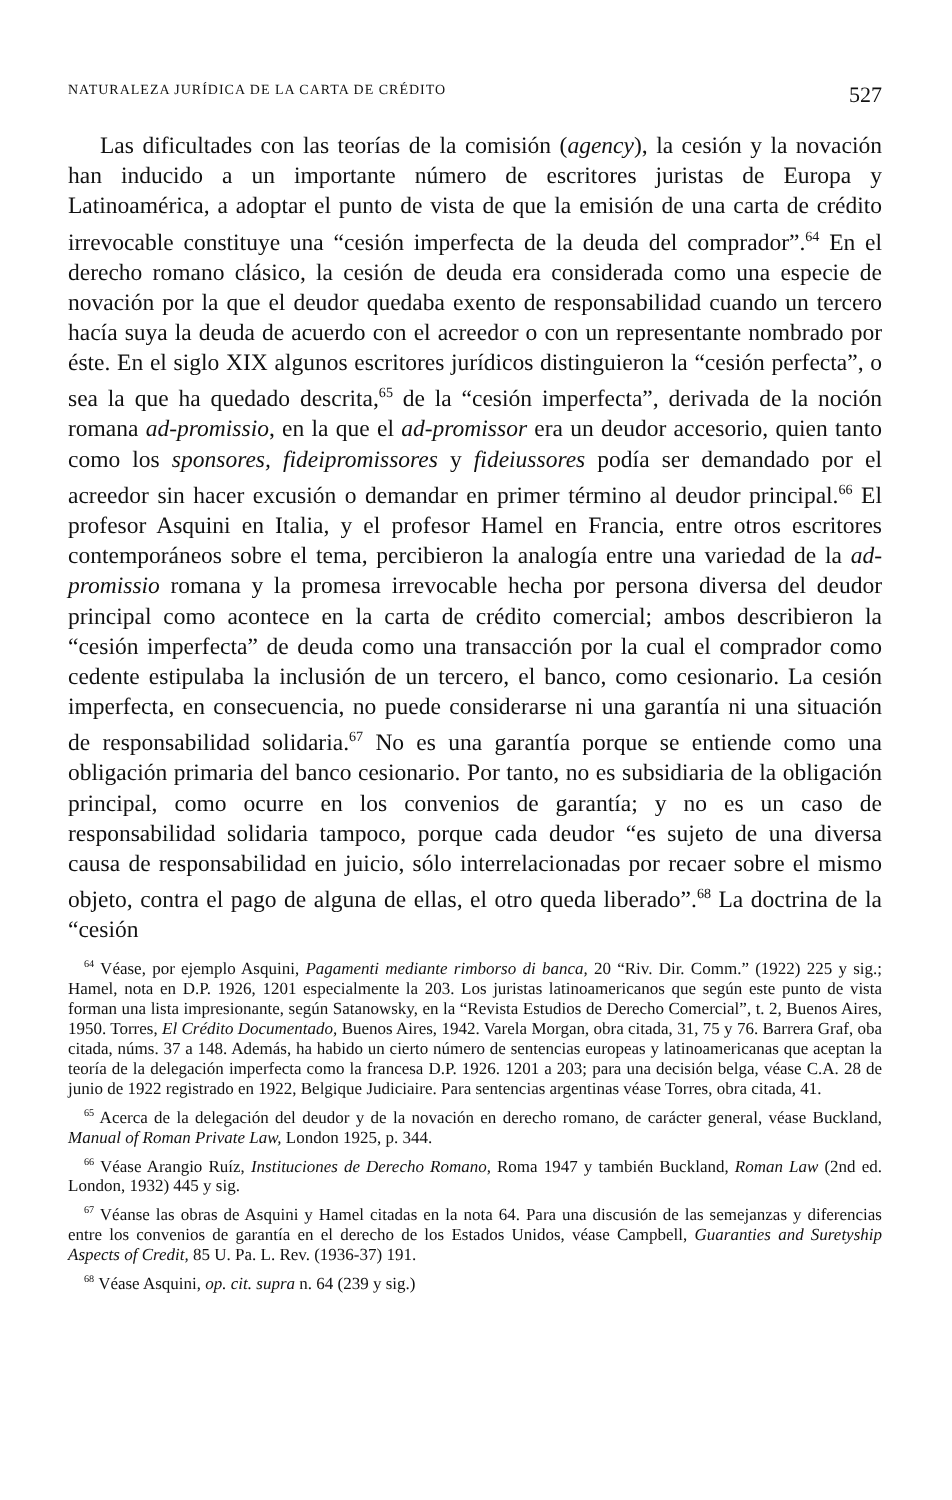NATURALEZA JURÍDICA DE LA CARTA DE CRÉDITO 527
Las dificultades con las teorías de la comisión (agency), la cesión y la novación han inducido a un importante número de escritores juristas de Europa y Latinoamérica, a adoptar el punto de vista de que la emisión de una carta de crédito irrevocable constituye una “cesión imperfecta de la deuda del comprador”.<sup>64</sup> En el derecho romano clásico, la cesión de deuda era considerada como una especie de novación por la que el deudor quedaba exento de responsabilidad cuando un tercero hacía suya la deuda de acuerdo con el acreedor o con un representante nombrado por éste. En el siglo XIX algunos escritores jurídicos distinguieron la “cesión perfecta”, o sea la que ha quedado descrita,<sup>65</sup> de la “cesión imperfecta”, derivada de la noción romana ad-promissio, en la que el ad-promissor era un deudor accesorio, quien tanto como los sponsores, fideipromissores y fideiussores podía ser demandado por el acreedor sin hacer excusión o demandar en primer término al deudor principal.<sup>66</sup> El profesor Asquini en Italia, y el profesor Hamel en Francia, entre otros escritores contemporáneos sobre el tema, percibieron la analogía entre una variedad de la ad-promissio romana y la promesa irrevocable hecha por persona diversa del deudor principal como acontece en la carta de crédito comercial; ambos describieron la “cesión imperfecta” de deuda como una transacción por la cual el comprador como cedente estipulaba la inclusión de un tercero, el banco, como cesionario. La cesión imperfecta, en consecuencia, no puede considerarse ni una garantía ni una situación de responsabilidad solidaria.<sup>67</sup> No es una garantía porque se entiende como una obligación primaria del banco cesionario. Por tanto, no es subsidiaria de la obligación principal, como ocurre en los convenios de garantía; y no es un caso de responsabilidad solidaria tampoco, porque cada deudor “es sujeto de una diversa causa de responsabilidad en juicio, sólo interrelacionadas por recaer sobre el mismo objeto, contra el pago de alguna de ellas, el otro queda liberado”.<sup>68</sup> La doctrina de la “cesión
<sup>64</sup> Véase, por ejemplo Asquini, Pagamenti mediante rimborso di banca, 20 “Riv. Dir. Comm.” (1922) 225 y sig.; Hamel, nota en D.P. 1926, 1201 especialmente la 203. Los juristas latinoamericanos que según este punto de vista forman una lista impresionante, según Satanowsky, en la “Revista Estudios de Derecho Comercial”, t. 2, Buenos Aires, 1950. Torres, El Crédito Documentado, Buenos Aires, 1942. Varela Morgan, obra citada, 31, 75 y 76. Barrera Graf, oba citada, núms. 37 a 148. Además, ha habido un cierto número de sentencias europeas y latinoamericanas que aceptan la teoría de la delegación imperfecta como la francesa D.P. 1926. 1201 a 203; para una decisión belga, véase C.A. 28 de junio de 1922 registrado en 1922, Belgique Judiciaire. Para sentencias argentinas véase Torres, obra citada, 41.
<sup>65</sup> Acerca de la delegación del deudor y de la novación en derecho romano, de carácter general, véase Buckland, Manual of Roman Private Law, London 1925, p. 344.
<sup>66</sup> Véase Arangio Ruíz, Instituciones de Derecho Romano, Roma 1947 y también Buckland, Roman Law (2nd ed. London, 1932) 445 y sig.
<sup>67</sup> Véanse las obras de Asquini y Hamel citadas en la nota 64. Para una discusión de las semejanzas y diferencias entre los convenios de garantía en el derecho de los Estados Unidos, véase Campbell, Guaranties and Suretyship Aspects of Credit, 85 U. Pa. L. Rev. (1936-37) 191.
<sup>68</sup> Véase Asquini, op. cit. supra n. 64 (239 y sig.)